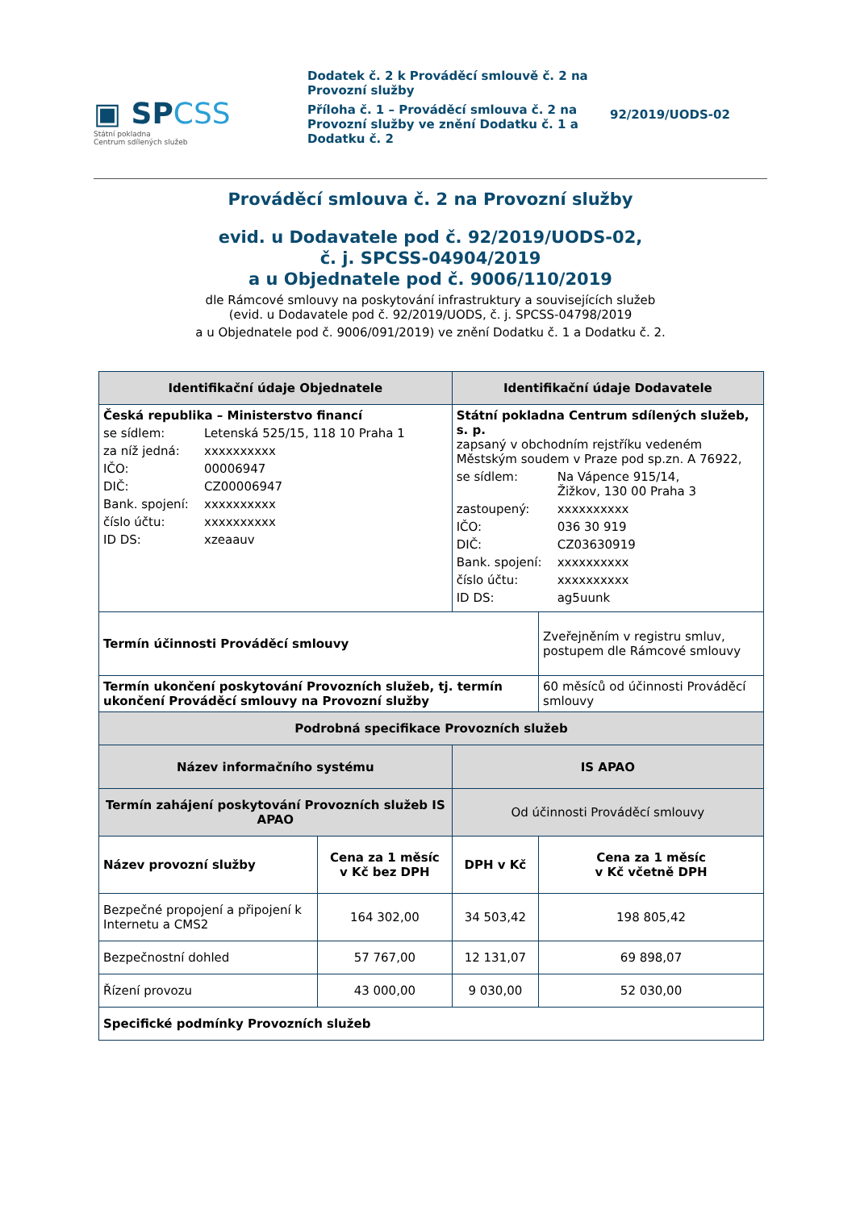▣ SPCSS
Státní pokladna
Centrum sdílených služeb
Dodatek č. 2 k Prováděcí smlouvě č. 2 na Provozní služby
Příloha č. 1 – Prováděcí smlouva č. 2 na Provozní služby ve znění Dodatku č. 1 a Dodatku č. 2
92/2019/UODS-02
Prováděcí smlouva č. 2 na Provozní služby
evid. u Dodavatele pod č. 92/2019/UODS-02,
č. j. SPCSS-04904/2019
a u Objednatele pod č. 9006/110/2019
dle Rámcové smlouvy na poskytování infrastruktury a souvisejících služeb
(evid. u Dodavatele pod č. 92/2019/UODS, č. j. SPCSS-04798/2019
a u Objednatele pod č. 9006/091/2019) ve znění Dodatku č. 1 a Dodatku č. 2.
| Identifikační údaje Objednatele | | Identifikační údaje Dodavatele | | |
| --- | --- | --- | --- | --- |
| Česká republika – Ministerstvo financí se sídlem: Letenská 525/15, 118 10 Praha 1 za níž jedná: xxxxxxxxxx IČO: 00006947 DIČ: CZ00006947 Bank. spojení: xxxxxxxxxx číslo účtu: xxxxxxxxxx ID DS: xzeaauv | | Státní pokladna Centrum sdílených služeb, s. p. zapsaný v obchodním rejstříku vedeném Městským soudem v Praze pod sp.zn. A 76922, se sídlem: Na Vápence 915/14, Žižkov, 130 00 Praha 3 zastoupený: xxxxxxxxxx IČO: 036 30 919 DIČ: CZ03630919 Bank. spojení: xxxxxxxxxx číslo účtu: xxxxxxxxxx ID DS: ag5uunk | | |
| Termín účinnosti Prováděcí smlouvy | | | | Zveřejněním v registru smluv, postupem dle Rámcové smlouvy |
| Termín ukončení poskytování Provozních služeb, tj. termín ukončení Prováděcí smlouvy na Provozní služby | | | | 60 měsíců od účinnosti Prováděcí smlouvy |
| Podrobná specifikace Provozních služeb | | | | |
| Název informačního systému | | | IS APAO | |
| Termín zahájení poskytování Provozních služeb IS APAO | | | Od účinnosti Prováděcí smlouvy | |
| Název provozní služby | Cena za 1 měsíc v Kč bez DPH | | DPH v Kč | Cena za 1 měsíc v Kč včetně DPH |
| Bezpečné propojení a připojení k Internetu a CMS2 | 164 302,00 | | 34 503,42 | 198 805,42 |
| Bezpečnostní dohled | 57 767,00 | | 12 131,07 | 69 898,07 |
| Řízení provozu | 43 000,00 | | 9 030,00 | 52 030,00 |
| Specifické podmínky Provozních služeb | | | | |